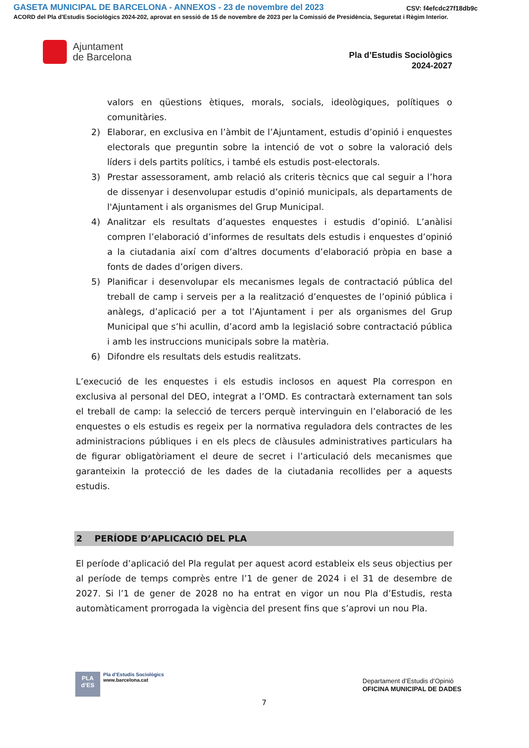GASETA MUNICIPAL DE BARCELONA - ANNEXOS - 23 de novembre del 2023
CSV: f4efcdc27f18db9c
ACORD del Pla d'Estudis Sociològics 2024-202, aprovat en sessió de 15 de novembre de 2023 per la Comissió de Presidència, Seguretat i Règim Interior.
Ajuntament
de Barcelona
Pla d’Estudis Sociològics
2024-2027
valors en qüestions ètiques, morals, socials, ideològiques, polítiques o comunitàries.
2) Elaborar, en exclusiva en l’àmbit de l’Ajuntament, estudis d’opinió i enquestes electorals que preguntin sobre la intenció de vot o sobre la valoració dels líders i dels partits polítics, i també els estudis post-electorals.
3) Prestar assessorament, amb relació als criteris tècnics que cal seguir a l’hora de dissenyar i desenvolupar estudis d’opinió municipals, als departaments de l'Ajuntament i als organismes del Grup Municipal.
4) Analitzar els resultats d’aquestes enquestes i estudis d’opinió. L’anàlisi compren l’elaboració d’informes de resultats dels estudis i enquestes d’opinió a la ciutadania així com d’altres documents d’elaboració pròpia en base a fonts de dades d’origen divers.
5) Planificar i desenvolupar els mecanismes legals de contractació pública del treball de camp i serveis per a la realització d’enquestes de l’opinió pública i anàlegs, d’aplicació per a tot l’Ajuntament i per als organismes del Grup Municipal que s’hi acullin, d’acord amb la legislació sobre contractació pública i amb les instruccions municipals sobre la matèria.
6) Difondre els resultats dels estudis realitzats.
L’execució de les enquestes i els estudis inclosos en aquest Pla correspon en exclusiva al personal del DEO, integrat a l’OMD. Es contractarà externament tan sols el treball de camp: la selecció de tercers perquè intervinguin en l’elaboració de les enquestes o els estudis es regeix per la normativa reguladora dels contractes de les administracions públiques i en els plecs de clàusules administratives particulars ha de figurar obligatòriament el deure de secret i l’articulació dels mecanismes que garanteixin la protecció de les dades de la ciutadania recollides per a aquests estudis.
2 PERÍODE D’APLICACIÓ DEL PLA
El període d’aplicació del Pla regulat per aquest acord estableix els seus objectius per al període de temps comprès entre l’1 de gener de 2024 i el 31 de desembre de 2027. Si l’1 de gener de 2028 no ha entrat en vigor un nou Pla d’Estudis, resta automàticament prorrogada la vigència del present fins que s’aprovi un nou Pla.
PLA
d’ES
Pla d’Estudis Sociològics
www.barcelona.cat
Departament d’Estudis d’Opinió
OFICINA MUNICIPAL DE DADES
7